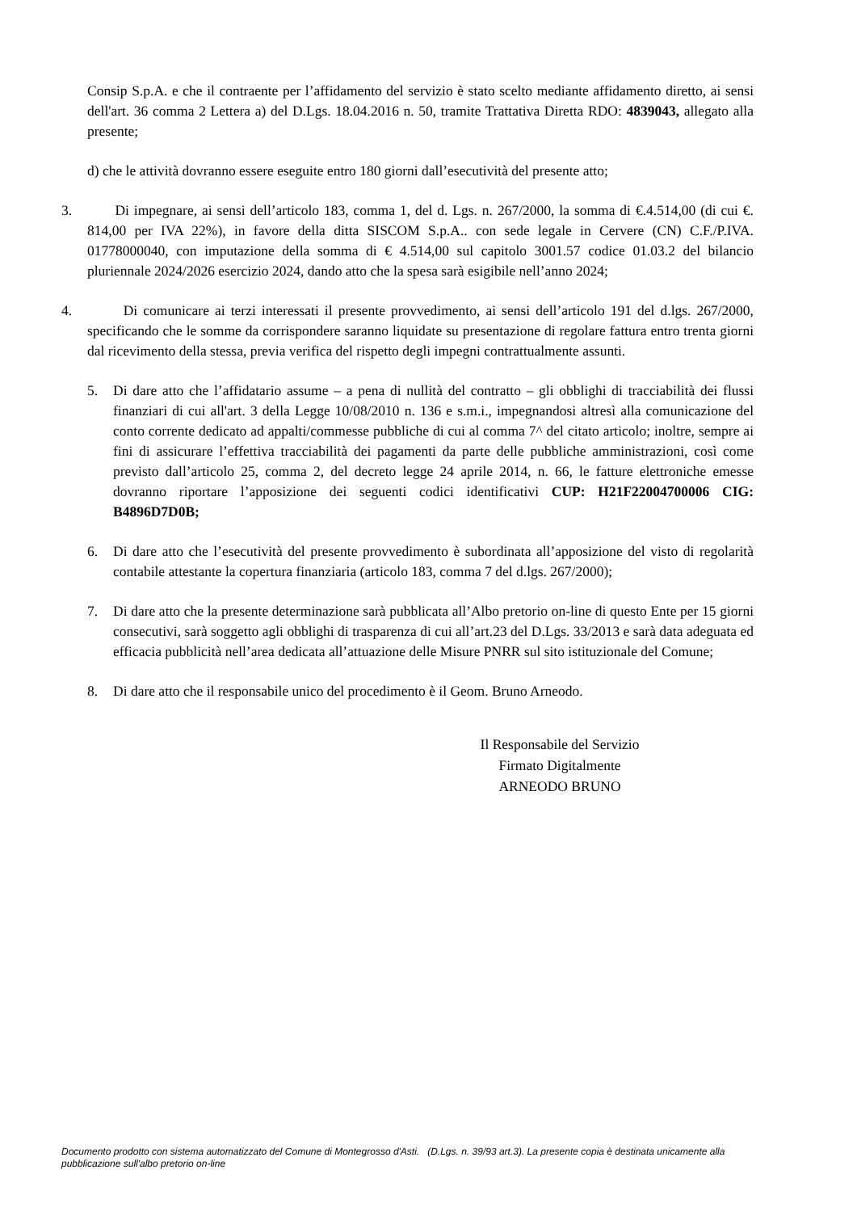Consip S.p.A. e che il contraente per l’affidamento del servizio è stato scelto mediante affidamento diretto, ai sensi dell'art. 36 comma 2 Lettera a) del D.Lgs. 18.04.2016 n. 50, tramite Trattativa Diretta RDO: 4839043, allegato alla presente;
d) che le attività dovranno essere eseguite entro 180 giorni dall’esecutività del presente atto;
3. Di impegnare, ai sensi dell’articolo 183, comma 1, del d. Lgs. n. 267/2000, la somma di €.4.514,00 (di cui €. 814,00 per IVA 22%), in favore della ditta SISCOM S.p.A.. con sede legale in Cervere (CN) C.F./P.IVA. 01778000040, con imputazione della somma di € 4.514,00 sul capitolo 3001.57 codice 01.03.2 del bilancio pluriennale 2024/2026 esercizio 2024, dando atto che la spesa sarà esigibile nell’anno 2024;
4. Di comunicare ai terzi interessati il presente provvedimento, ai sensi dell’articolo 191 del d.lgs. 267/2000, specificando che le somme da corrispondere saranno liquidate su presentazione di regolare fattura entro trenta giorni dal ricevimento della stessa, previa verifica del rispetto degli impegni contrattualmente assunti.
5. Di dare atto che l’affidatario assume – a pena di nullità del contratto – gli obblighi di tracciabilità dei flussi finanziari di cui all'art. 3 della Legge 10/08/2010 n. 136 e s.m.i., impegnandosi altresì alla comunicazione del conto corrente dedicato ad appalti/commesse pubbliche di cui al comma 7^ del citato articolo; inoltre, sempre ai fini di assicurare l’effettiva tracciabilità dei pagamenti da parte delle pubbliche amministrazioni, così come previsto dall’articolo 25, comma 2, del decreto legge 24 aprile 2014, n. 66, le fatture elettroniche emesse dovranno riportare l’apposizione dei seguenti codici identificativi CUP: H21F22004700006 CIG: B4896D7D0B;
6. Di dare atto che l’esecutività del presente provvedimento è subordinata all’apposizione del visto di regolarità contabile attestante la copertura finanziaria (articolo 183, comma 7 del d.lgs. 267/2000);
7. Di dare atto che la presente determinazione sarà pubblicata all’Albo pretorio on-line di questo Ente per 15 giorni consecutivi, sarà soggetto agli obblighi di trasparenza di cui all’art.23 del D.Lgs. 33/2013 e sarà data adeguata ed efficacia pubblicità nell’area dedicata all’attuazione delle Misure PNRR sul sito istituzionale del Comune;
8. Di dare atto che il responsabile unico del procedimento è il Geom. Bruno Arneodo.
Il Responsabile del Servizio
Firmato Digitalmente
ARNEODO BRUNO
Documento prodotto con sistema automatizzato del Comune di Montegrosso d'Asti. (D.Lgs. n. 39/93 art.3). La presente copia è destinata unicamente alla pubblicazione sull'albo pretorio on-line